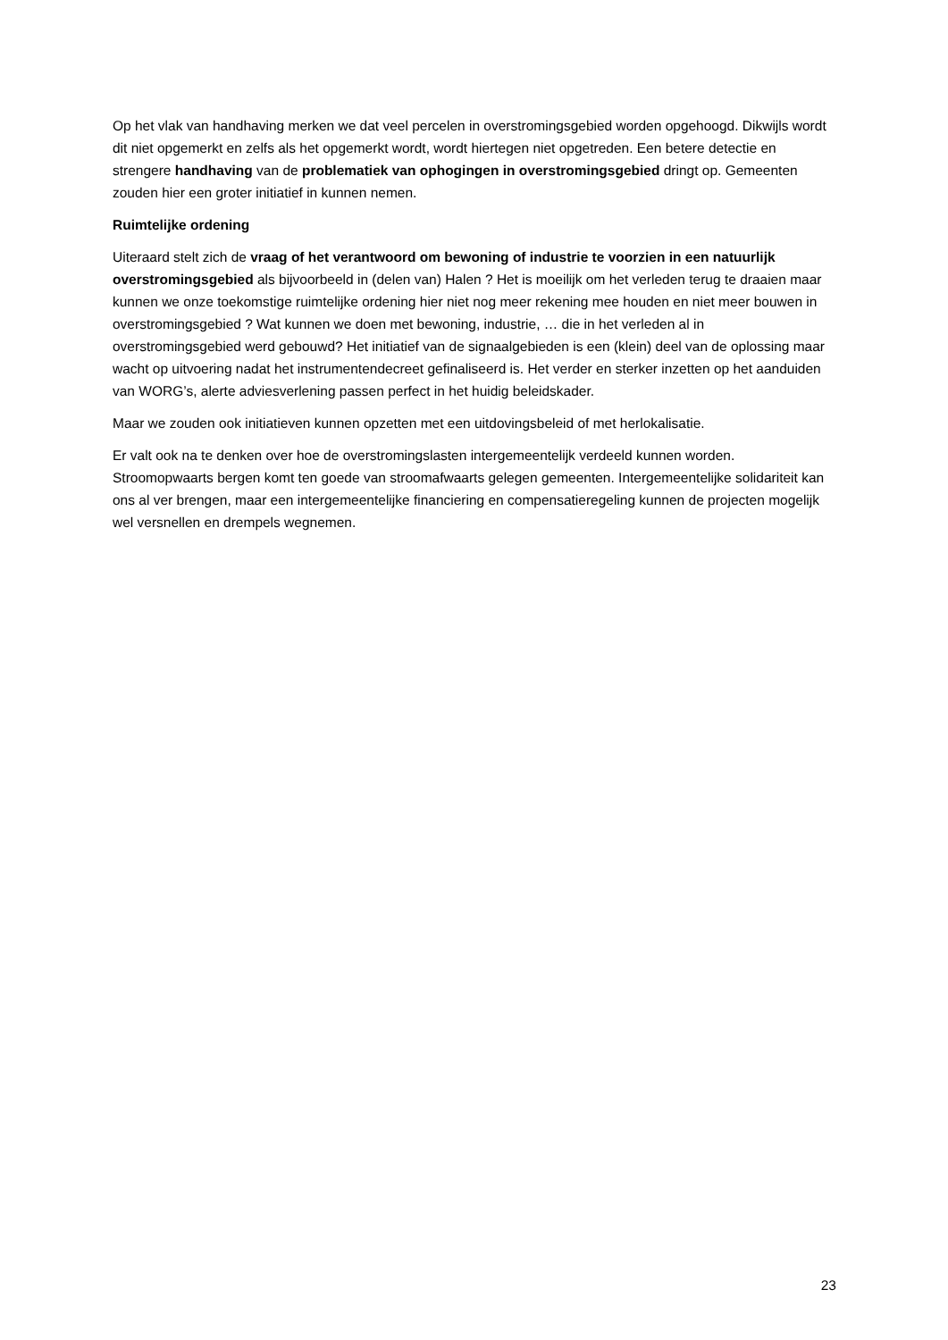Op het vlak van handhaving merken we dat veel percelen in overstromingsgebied worden opgehoogd. Dikwijls wordt dit niet opgemerkt en zelfs als het opgemerkt wordt, wordt hiertegen niet opgetreden. Een betere detectie en strengere handhaving van de problematiek van ophogingen in overstromingsgebied dringt op. Gemeenten zouden hier een groter initiatief in kunnen nemen.
Ruimtelijke ordening
Uiteraard stelt zich de vraag of het verantwoord om bewoning of industrie te voorzien in een natuurlijk overstromingsgebied als bijvoorbeeld in (delen van) Halen ? Het is moeilijk om het verleden terug te draaien maar kunnen we onze toekomstige ruimtelijke ordening hier niet nog meer rekening mee houden en niet meer bouwen in overstromingsgebied ? Wat kunnen we doen met bewoning, industrie, … die in het verleden al in overstromingsgebied werd gebouwd? Het initiatief van de signaalgebieden is een (klein) deel van de oplossing maar wacht op uitvoering nadat het instrumentendecreet gefinaliseerd is. Het verder en sterker inzetten op het aanduiden van WORG’s, alerte adviesverlening passen perfect in het huidig beleidskader.
Maar we zouden ook initiatieven kunnen opzetten met een uitdovingsbeleid of met herlokalisatie.
Er valt ook na te denken over hoe de overstromingslasten intergemeentelijk verdeeld kunnen worden. Stroomopwaarts bergen komt ten goede van stroomafwaarts gelegen gemeenten. Intergemeentelijke solidariteit kan ons al ver brengen, maar een intergemeentelijke financiering en compensatieregeling kunnen de projecten mogelijk wel versnellen en drempels wegnemen.
23